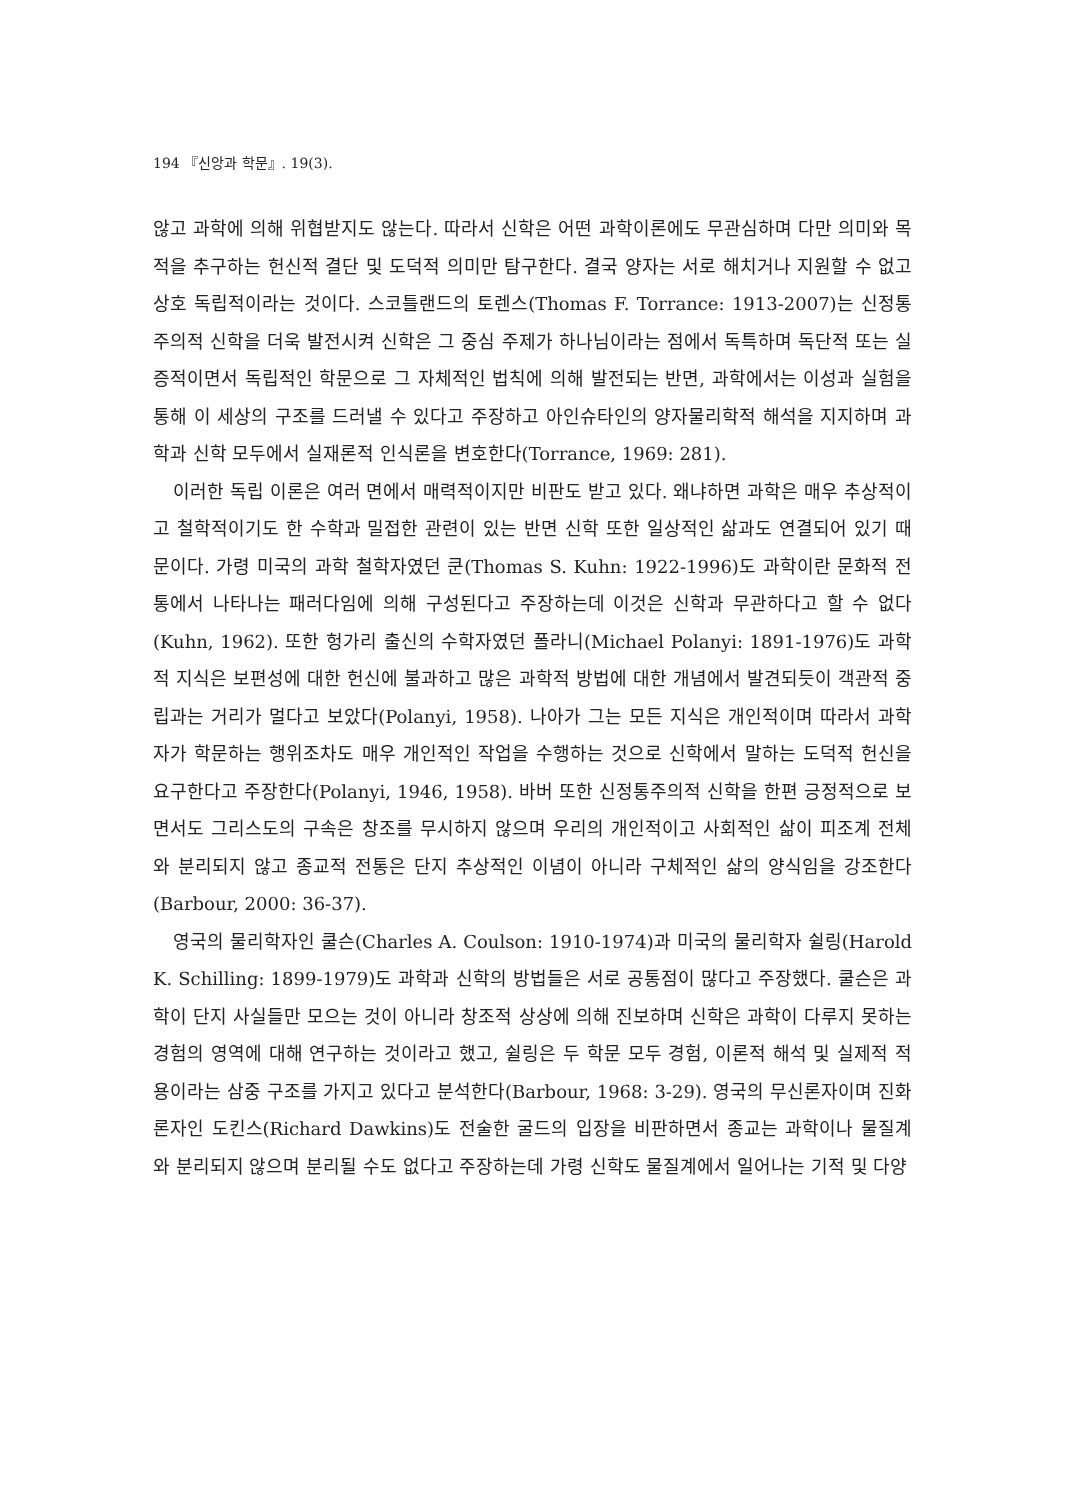194 『신앙과 학문』. 19(3).
않고 과학에 의해 위협받지도 않는다. 따라서 신학은 어떤 과학이론에도 무관심하며 다만 의미와 목적을 추구하는 헌신적 결단 및 도덕적 의미만 탐구한다. 결국 양자는 서로 해치거나 지원할 수 없고 상호 독립적이라는 것이다. 스코틀랜드의 토렌스(Thomas F. Torrance: 1913-2007)는 신정통주의적 신학을 더욱 발전시켜 신학은 그 중심 주제가 하나님이라는 점에서 독특하며 독단적 또는 실증적이면서 독립적인 학문으로 그 자체적인 법칙에 의해 발전되는 반면, 과학에서는 이성과 실험을 통해 이 세상의 구조를 드러낼 수 있다고 주장하고 아인슈타인의 양자물리학적 해석을 지지하며 과학과 신학 모두에서 실재론적 인식론을 변호한다(Torrance, 1969: 281).
이러한 독립 이론은 여러 면에서 매력적이지만 비판도 받고 있다. 왜냐하면 과학은 매우 추상적이고 철학적이기도 한 수학과 밀접한 관련이 있는 반면 신학 또한 일상적인 삶과도 연결되어 있기 때문이다. 가령 미국의 과학 철학자였던 쿤(Thomas S. Kuhn: 1922-1996)도 과학이란 문화적 전통에서 나타나는 패러다임에 의해 구성된다고 주장하는데 이것은 신학과 무관하다고 할 수 없다(Kuhn, 1962). 또한 헝가리 출신의 수학자였던 폴라니(Michael Polanyi: 1891-1976)도 과학적 지식은 보편성에 대한 헌신에 불과하고 많은 과학적 방법에 대한 개념에서 발견되듯이 객관적 중립과는 거리가 멀다고 보았다(Polanyi, 1958). 나아가 그는 모든 지식은 개인적이며 따라서 과학자가 학문하는 행위조차도 매우 개인적인 작업을 수행하는 것으로 신학에서 말하는 도덕적 헌신을 요구한다고 주장한다(Polanyi, 1946, 1958). 바버 또한 신정통주의적 신학을 한편 긍정적으로 보면서도 그리스도의 구속은 창조를 무시하지 않으며 우리의 개인적이고 사회적인 삶이 피조계 전체와 분리되지 않고 종교적 전통은 단지 추상적인 이념이 아니라 구체적인 삶의 양식임을 강조한다(Barbour, 2000: 36-37).
영국의 물리학자인 쿨슨(Charles A. Coulson: 1910-1974)과 미국의 물리학자 쉴링(Harold K. Schilling: 1899-1979)도 과학과 신학의 방법들은 서로 공통점이 많다고 주장했다. 쿨슨은 과학이 단지 사실들만 모으는 것이 아니라 창조적 상상에 의해 진보하며 신학은 과학이 다루지 못하는 경험의 영역에 대해 연구하는 것이라고 했고, 쉴링은 두 학문 모두 경험, 이론적 해석 및 실제적 적용이라는 삼중 구조를 가지고 있다고 분석한다(Barbour, 1968: 3-29). 영국의 무신론자이며 진화론자인 도킨스(Richard Dawkins)도 전술한 굴드의 입장을 비판하면서 종교는 과학이나 물질계와 분리되지 않으며 분리될 수도 없다고 주장하는데 가령 신학도 물질계에서 일어나는 기적 및 다양